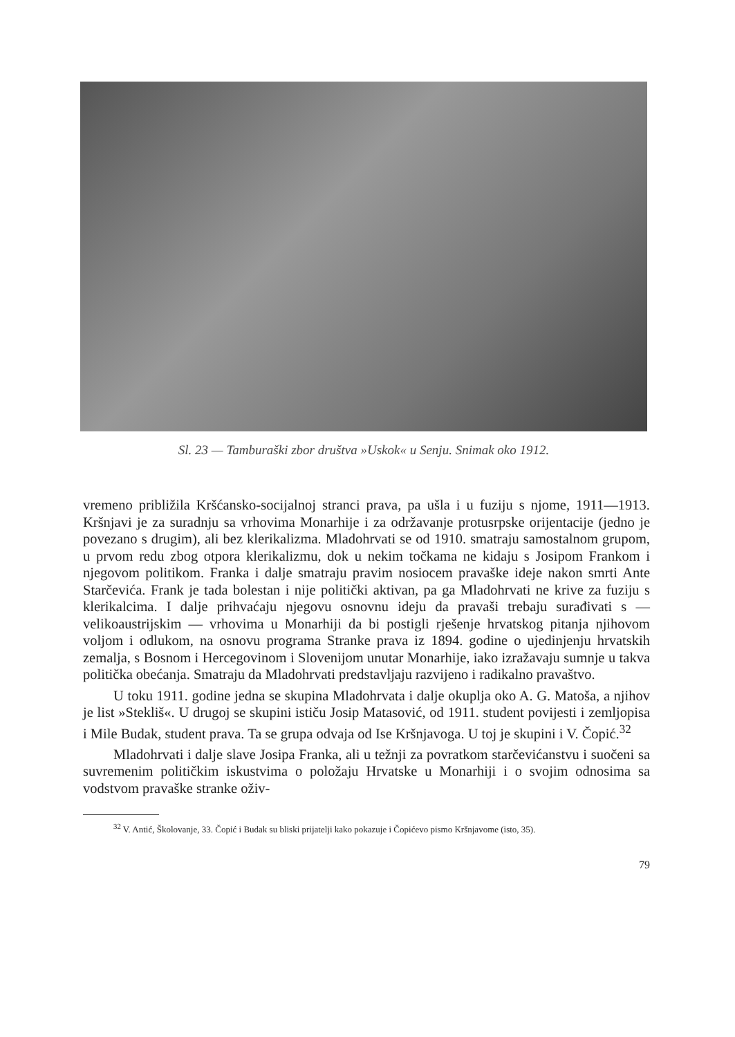Sl. 23 — Tamburaški zbor društva »Uskok« u Senju. Snimak oko 1912.
vremeno približila Kršćansko-socijalnoj stranci prava, pa ušla i u fuziju s njome, 1911—1913. Kršnjavi je za suradnju sa vrhovima Monarhije i za održavanje protusrpske orijentacije (jedno je povezano s drugim), ali bez klerikalizma. Mladohrvati se od 1910. smatraju samostalnom grupom, u prvom redu zbog otpora klerikalizmu, dok u nekim točkama ne kidaju s Josipom Frankom i njegovom politikom. Franka i dalje smatraju pravim nosiocem pravaške ideje nakon smrti Ante Starčevića. Frank je tada bolestan i nije politički aktivan, pa ga Mladohrvati ne krive za fuziju s klerikalcima. I dalje prihvaćaju njegovu osnovnu ideju da pravaši trebaju surađivati s — velikoaustrijskim — vrhovima u Monarhiji da bi postigli rješenje hrvatskog pitanja njihovom voljom i odlukom, na osnovu programa Stranke prava iz 1894. godine o ujedinjenju hrvatskih zemalja, s Bosnom i Hercegovinom i Slovenijom unutar Monarhije, iako izražavaju sumnje u takva politička obećanja. Smatraju da Mladohrvati predstavljaju razvijeno i radikalno pravaštvo.
U toku 1911. godine jedna se skupina Mladohrvata i dalje okuplja oko A. G. Matoša, a njihov je list »Stekliš«. U drugoj se skupini ističu Josip Matasović, od 1911. student povijesti i zemljopisa i Mile Budak, student prava. Ta se grupa odvaja od Ise Kršnjavoga. U toj je skupini i V. Čopić.<sup>32</sup>
Mladohrvati i dalje slave Josipa Franka, ali u težnji za povratkom starčevićanstvu i suočeni sa suvremenim političkim iskustvima o položaju Hrvatske u Monarhiji i o svojim odnosima sa vodstvom pravaške stranke oživ-
<sup>32</sup> V. Antić, Školovanje, 33. Čopić i Budak su bliski prijatelji kako pokazuje i Čopićevo pismo Kršnjavome (isto, 35).
79